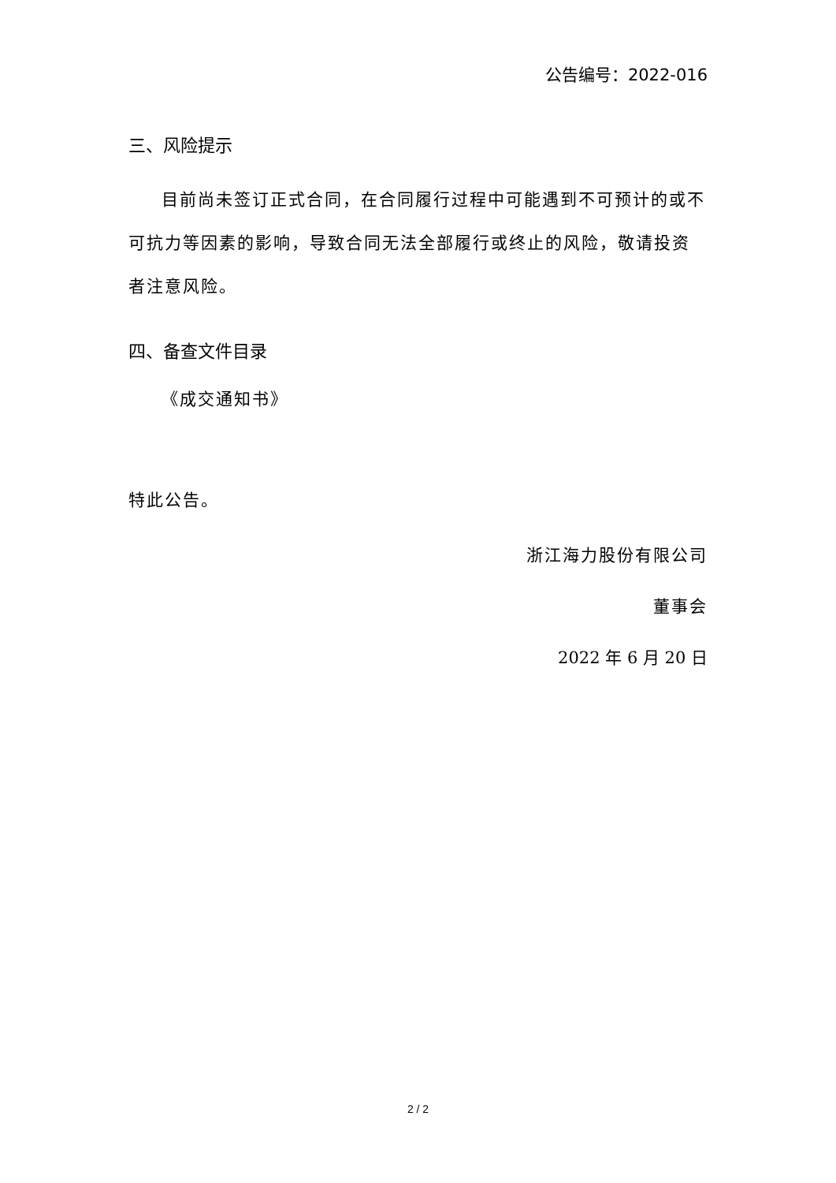公告编号：2022-016
三、风险提示
目前尚未签订正式合同，在合同履行过程中可能遇到不可预计的或不可抗力等因素的影响，导致合同无法全部履行或终止的风险，敬请投资者注意风险。
四、备查文件目录
《成交通知书》
特此公告。
浙江海力股份有限公司
董事会
2022 年 6 月 20 日
2 / 2